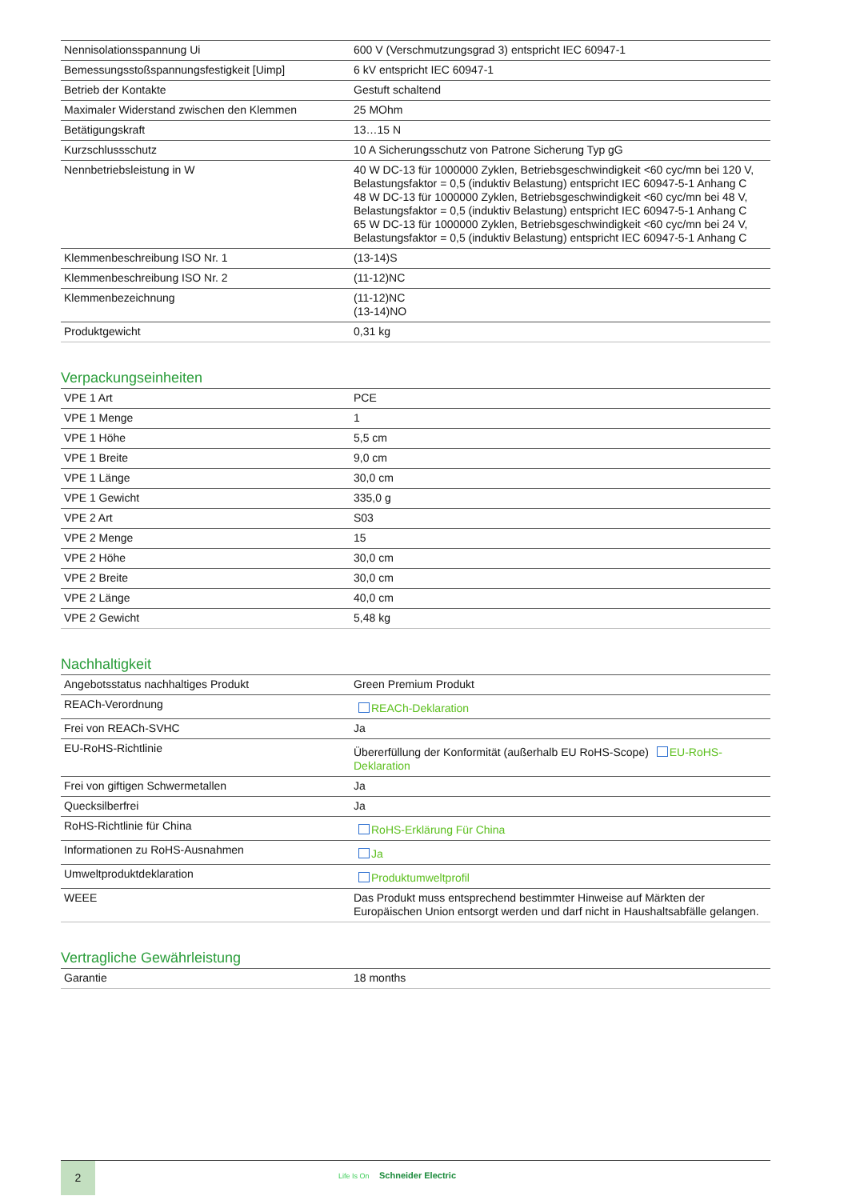| Nennisolationsspannung Ui | 600 V (Verschmutzungsgrad 3) entspricht IEC 60947-1 |
| Bemessungsstoßspannungsfestigkeit [Uimp] | 6 kV entspricht IEC 60947-1 |
| Betrieb der Kontakte | Gestuft schaltend |
| Maximaler Widerstand zwischen den Klemmen | 25 MOhm |
| Betätigungskraft | 13…15 N |
| Kurzschlussschutz | 10 A Sicherungsschutz von Patrone Sicherung Typ gG |
| Nennbetriebsleistung in W | 40 W DC-13 für 1000000 Zyklen, Betriebsgeschwindigkeit <60 cyc/mn bei 120 V, Belastungsfaktor = 0,5 (induktiv Belastung) entspricht IEC 60947-5-1 Anhang C 48 W DC-13 für 1000000 Zyklen, Betriebsgeschwindigkeit <60 cyc/mn bei 48 V, Belastungsfaktor = 0,5 (induktiv Belastung) entspricht IEC 60947-5-1 Anhang C 65 W DC-13 für 1000000 Zyklen, Betriebsgeschwindigkeit <60 cyc/mn bei 24 V, Belastungsfaktor = 0,5 (induktiv Belastung) entspricht IEC 60947-5-1 Anhang C |
| Klemmenbeschreibung ISO Nr. 1 | (13-14)S |
| Klemmenbeschreibung ISO Nr. 2 | (11-12)NC |
| Klemmenbezeichnung | (11-12)NC (13-14)NO |
| Produktgewicht | 0,31 kg |
Verpackungseinheiten
| VPE 1 Art | PCE |
| VPE 1 Menge | 1 |
| VPE 1 Höhe | 5,5 cm |
| VPE 1 Breite | 9,0 cm |
| VPE 1 Länge | 30,0 cm |
| VPE 1 Gewicht | 335,0 g |
| VPE 2 Art | S03 |
| VPE 2 Menge | 15 |
| VPE 2 Höhe | 30,0 cm |
| VPE 2 Breite | 30,0 cm |
| VPE 2 Länge | 40,0 cm |
| VPE 2 Gewicht | 5,48 kg |
Nachhaltigkeit
| Angebotsstatus nachhaltiges Produkt | Green Premium Produkt |
| REACh-Verordnung | REACh-Deklaration |
| Frei von REACh-SVHC | Ja |
| EU-RoHS-Richtlinie | Übererfüllung der Konformität (außerhalb EU RoHS-Scope) EU-RoHS-Deklaration |
| Frei von giftigen Schwermetallen | Ja |
| Quecksilberfrei | Ja |
| RoHS-Richtlinie für China | RoHS-Erklärung Für China |
| Informationen zu RoHS-Ausnahmen | Ja |
| Umweltproduktdeklaration | Produktumweltprofil |
| WEEE | Das Produkt muss entsprechend bestimmter Hinweise auf Märkten der Europäischen Union entsorgt werden und darf nicht in Haushaltsabfälle gelangen. |
Vertragliche Gewährleistung
| Garantie | 18 months |
2
Life Is On Schneider Electric